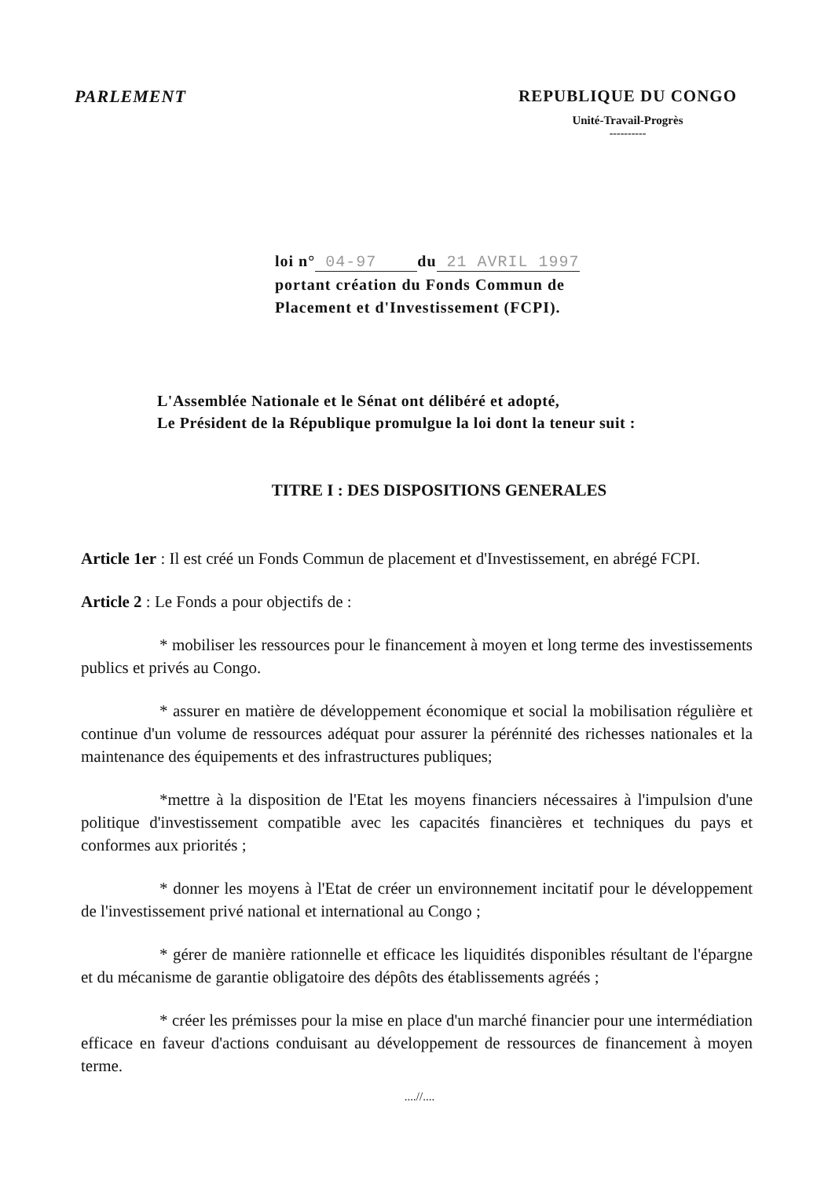PARLEMENT REPUBLIQUE DU CONGO
Unité-Travail-Progrès
----------
loi n° 04-97 du 21 AVRIL 1997
portant création du Fonds Commun de
Placement et d'Investissement (FCPI).
L'Assemblée Nationale et le Sénat ont délibéré et adopté,
Le Président de la République promulgue la loi dont la teneur suit :
TITRE I : DES DISPOSITIONS GENERALES
Article 1er : Il est créé un Fonds Commun de placement et d'Investissement, en abrégé FCPI.
Article 2 : Le Fonds a pour objectifs de :
* mobiliser les ressources pour le financement à moyen et long terme des investissements publics et privés au Congo.
* assurer en matière de développement économique et social la mobilisation régulière et continue d'un volume de ressources adéquat pour assurer la pérénnité des richesses nationales et la maintenance des équipements et des infrastructures publiques;
*mettre à la disposition de l'Etat les moyens financiers nécessaires à l'impulsion d'une politique d'investissement compatible avec les capacités financières et techniques du pays et conformes aux priorités ;
* donner les moyens à l'Etat de créer un environnement incitatif pour le développement de l'investissement privé national et international au Congo ;
* gérer de manière rationnelle et efficace les liquidités disponibles résultant de l'épargne et du mécanisme de garantie obligatoire des dépôts des établissements agréés ;
* créer les prémisses pour la mise en place d'un marché financier pour une intermédiation efficace en faveur d'actions conduisant au développement de ressources de financement à moyen terme.
....//....